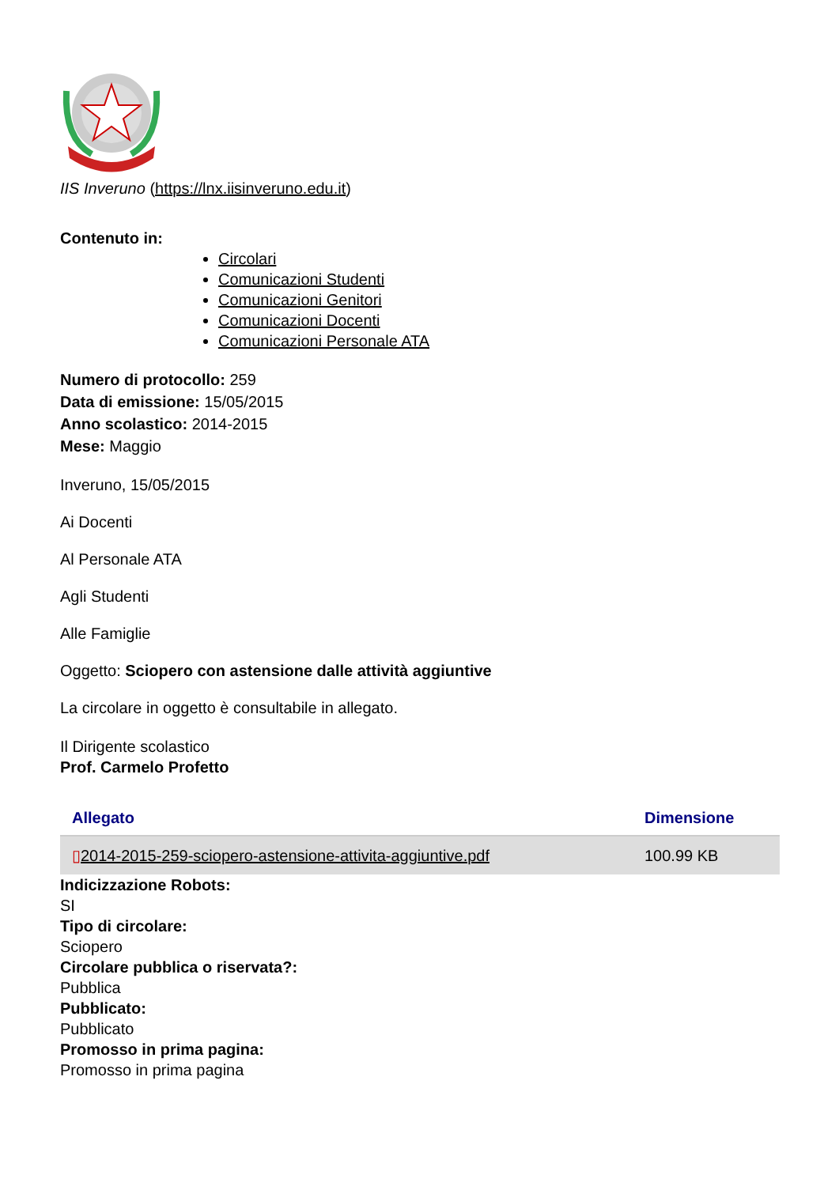IIS Inveruno (https://lnx.iisinveruno.edu.it)
Contenuto in:
Circolari
Comunicazioni Studenti
Comunicazioni Genitori
Comunicazioni Docenti
Comunicazioni Personale ATA
Numero di protocollo: 259
Data di emissione: 15/05/2015
Anno scolastico: 2014-2015
Mese: Maggio
Inveruno, 15/05/2015
Ai Docenti
Al Personale ATA
Agli Studenti
Alle Famiglie
Oggetto: Sciopero con astensione dalle attività aggiuntive
La circolare in oggetto è consultabile in allegato.
Il Dirigente scolastico
Prof. Carmelo Profetto
| Allegato | Dimensione |
| --- | --- |
| ▯ 2014-2015-259-sciopero-astensione-attivita-aggiuntive.pdf | 100.99 KB |
Indicizzazione Robots:
SI
Tipo di circolare:
Sciopero
Circolare pubblica o riservata?:
Pubblica
Pubblicato:
Pubblicato
Promosso in prima pagina:
Promosso in prima pagina